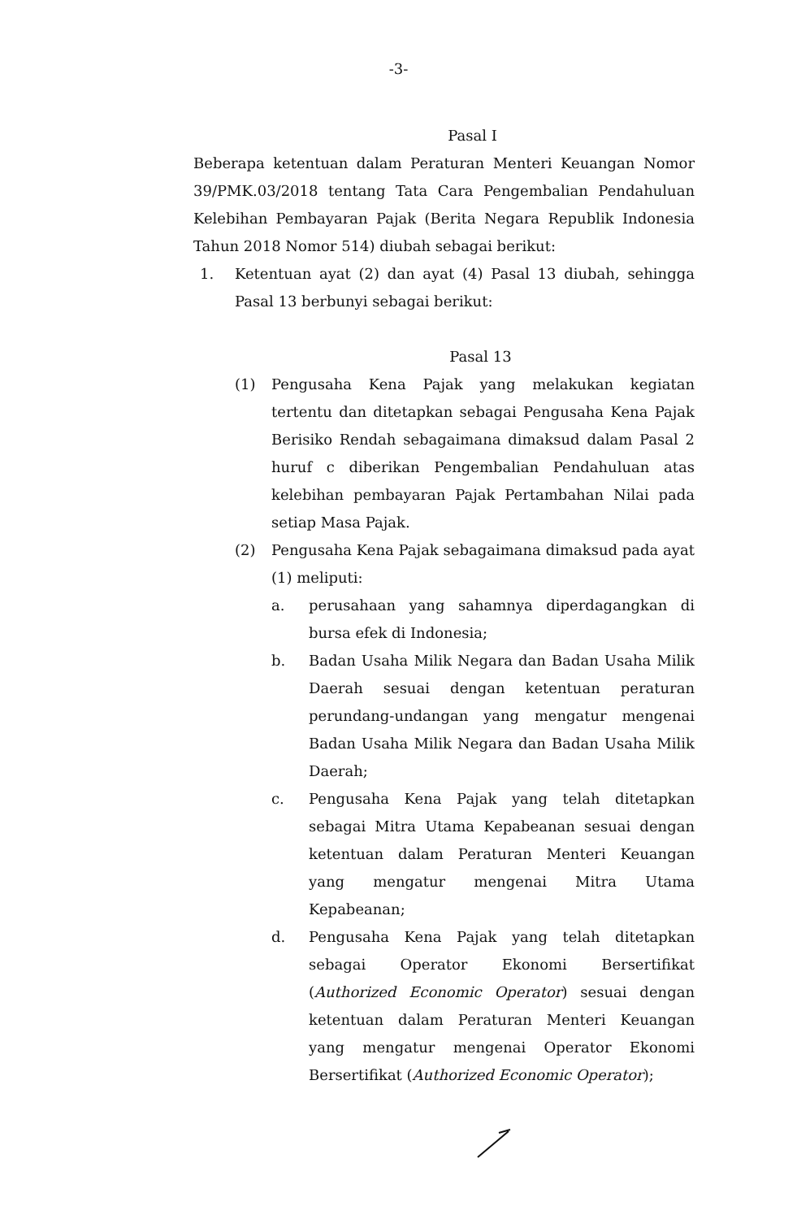-3-
Pasal I
Beberapa ketentuan dalam Peraturan Menteri Keuangan Nomor 39/PMK.03/2018 tentang Tata Cara Pengembalian Pendahuluan Kelebihan Pembayaran Pajak (Berita Negara Republik Indonesia Tahun 2018 Nomor 514) diubah sebagai berikut:
1. Ketentuan ayat (2) dan ayat (4) Pasal 13 diubah, sehingga Pasal 13 berbunyi sebagai berikut:
Pasal 13
(1) Pengusaha Kena Pajak yang melakukan kegiatan tertentu dan ditetapkan sebagai Pengusaha Kena Pajak Berisiko Rendah sebagaimana dimaksud dalam Pasal 2 huruf c diberikan Pengembalian Pendahuluan atas kelebihan pembayaran Pajak Pertambahan Nilai pada setiap Masa Pajak.
(2) Pengusaha Kena Pajak sebagaimana dimaksud pada ayat (1) meliputi:
a. perusahaan yang sahamnya diperdagangkan di bursa efek di Indonesia;
b. Badan Usaha Milik Negara dan Badan Usaha Milik Daerah sesuai dengan ketentuan peraturan perundang-undangan yang mengatur mengenai Badan Usaha Milik Negara dan Badan Usaha Milik Daerah;
c. Pengusaha Kena Pajak yang telah ditetapkan sebagai Mitra Utama Kepabeanan sesuai dengan ketentuan dalam Peraturan Menteri Keuangan yang mengatur mengenai Mitra Utama Kepabeanan;
d. Pengusaha Kena Pajak yang telah ditetapkan sebagai Operator Ekonomi Bersertifikat (Authorized Economic Operator) sesuai dengan ketentuan dalam Peraturan Menteri Keuangan yang mengatur mengenai Operator Ekonomi Bersertifikat (Authorized Economic Operator);